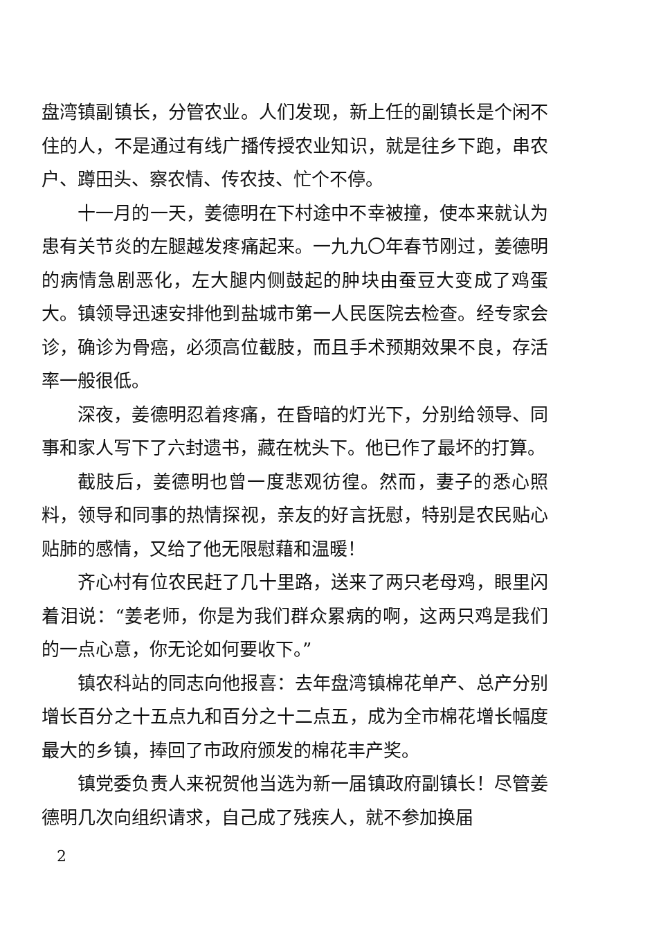盘湾镇副镇长，分管农业。人们发现，新上任的副镇长是个闲不住的人，不是通过有线广播传授农业知识，就是往乡下跑，串农户、蹲田头、察农情、传农技、忙个不停。
十一月的一天，姜德明在下村途中不幸被撞，使本来就认为患有关节炎的左腿越发疼痛起来。一九九〇年春节刚过，姜德明的病情急剧恶化，左大腿内侧鼓起的肿块由蚕豆大变成了鸡蛋大。镇领导迅速安排他到盐城市第一人民医院去检查。经专家会诊，确诊为骨癌，必须高位截肢，而且手术预期效果不良，存活率一般很低。
深夜，姜德明忍着疼痛，在昏暗的灯光下，分别给领导、同事和家人写下了六封遗书，藏在枕头下。他已作了最坏的打算。
截肢后，姜德明也曾一度悲观彷徨。然而，妻子的悉心照料，领导和同事的热情探视，亲友的好言抚慰，特别是农民贴心贴肺的感情，又给了他无限慰藉和温暖！
齐心村有位农民赶了几十里路，送来了两只老母鸡，眼里闪着泪说：“姜老师，你是为我们群众累病的啊，这两只鸡是我们的一点心意，你无论如何要收下。”
镇农科站的同志向他报喜：去年盘湾镇棉花单产、总产分别增长百分之十五点九和百分之十二点五，成为全市棉花增长幅度最大的乡镇，捧回了市政府颁发的棉花丰产奖。
镇党委负责人来祝贺他当选为新一届镇政府副镇长！尽管姜德明几次向组织请求，自己成了残疾人，就不参加换届
2